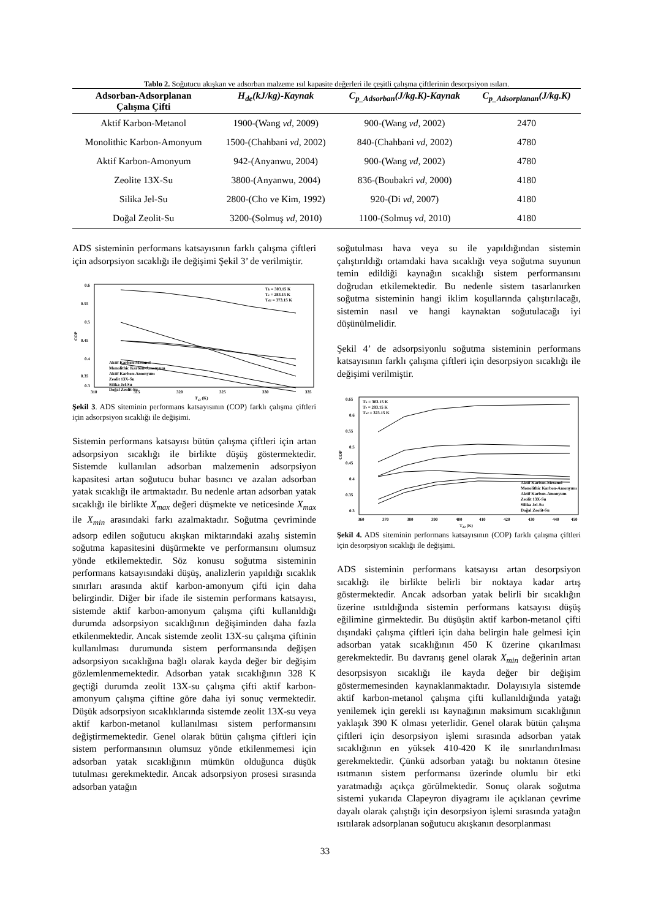Tablo 2. Soğutucu akışkan ve adsorban malzeme ısıl kapasite değerleri ile çeşitli çalışma çiftlerinin desorpsiyon ısıları.
| Adsorban-Adsorplanan Çalışma Çifti | H<sub>de</sub>(kJ/kg)-Kaynak | C<sub>p_Adsorban</sub>(J/kg.K)-Kaynak | C<sub>p_Adsorplanan</sub>(J/kg.K) |
| --- | --- | --- | --- |
| Aktif Karbon-Metanol | 1900-(Wang vd , 2009) | 900-(Wang vd , 2002) | 2470 |
| Monolithic Karbon-Amonyum | 1500-(Chahbani vd , 2002) | 840-(Chahbani vd , 2002) | 4780 |
| Aktif Karbon-Amonyum | 942-(Anyanwu, 2004) | 900-(Wang vd , 2002) | 4780 |
| Zeolite 13X-Su | 3800-(Anyanwu, 2004) | 836-(Boubakri vd , 2000) | 4180 |
| Silika Jel-Su | 2800-(Cho ve Kim, 1992) | 920-(Di vd , 2007) | 4180 |
| Doğal Zeolit-Su | 3200-(Solmuş vd , 2010) | 1100-(Solmuş vd , 2010) | 4180 |
ADS sisteminin performans katsayısının farklı çalışma çiftleri için adsorpsiyon sıcaklığı ile değişimi Şekil 3’ de verilmiştir.
0.6
0.55
0.5
0.45
0.4
0.35
0.3
310
315
320
325
330
335
Ta2 (K)
COP
Tk = 303.15 K
Te = 283.15 K
Td2 = 373.15 K
Aktif Karbon-Metanol
Monolithic Karbon-Amonyum
Aktif Karbon-Amonyum
Zeolit 13X-Su
Silika Jel-Su
Doğal Zeolit-Su
Şekil 3. ADS siteminin performans katsayısının (COP) farklı çalışma çiftleri için adsorpsiyon sıcaklığı ile değişimi.
Sistemin performans katsayısı bütün çalışma çiftleri için artan adsorpsiyon sıcaklığı ile birlikte düşüş göstermektedir. Sistemde kullanılan adsorban malzemenin adsorpsiyon kapasitesi artan soğutucu buhar basıncı ve azalan adsorban yatak sıcaklığı ile artmaktadır. Bu nedenle artan adsorban yatak sıcaklığı ile birlikte X<sub>max</sub> değeri düşmekte ve neticesinde X<sub>max</sub> ile X<sub>min</sub> arasındaki farkı azalmaktadır. Soğutma çevriminde adsorp edilen soğutucu akışkan miktarındaki azalış sistemin soğutma kapasitesini düşürmekte ve performansını olumsuz yönde etkilemektedir. Söz konusu soğutma sisteminin performans katsayısındaki düşüş, analizlerin yapıldığı sıcaklık sınırları arasında aktif karbon-amonyum çifti için daha belirgindir. Diğer bir ifade ile sistemin performans katsayısı, sistemde aktif karbon-amonyum çalışma çifti kullanıldığı durumda adsorpsiyon sıcaklığının değişiminden daha fazla etkilenmektedir. Ancak sistemde zeolit 13X-su çalışma çiftinin kullanılması durumunda sistem performansında değişen adsorpsiyon sıcaklığına bağlı olarak kayda değer bir değişim gözlemlenmemektedir. Adsorban yatak sıcaklığının 328 K geçtiği durumda zeolit 13X-su çalışma çifti aktif karbon-amonyum çalışma çiftine göre daha iyi sonuç vermektedir. Düşük adsorpsiyon sıcaklıklarında sistemde zeolit 13X-su veya aktif karbon-metanol kullanılması sistem performansını değiştirmemektedir. Genel olarak bütün çalışma çiftleri için sistem performansının olumsuz yönde etkilenmemesi için adsorban yatak sıcaklığının mümkün olduğunca düşük tutulması gerekmektedir. Ancak adsorpsiyon prosesi sırasında adsorban yatağın
soğutulması hava veya su ile yapıldığından sistemin çalıştırıldığı ortamdaki hava sıcaklığı veya soğutma suyunun temin edildiği kaynağın sıcaklığı sistem performansını doğrudan etkilemektedir. Bu nedenle sistem tasarlanırken soğutma sisteminin hangi iklim koşullarında çalıştırılacağı, sistemin nasıl ve hangi kaynaktan soğutulacağı iyi düşünülmelidir.
Şekil 4’ de adsorpsiyonlu soğutma sisteminin performans katsayısının farklı çalışma çiftleri için desorpsiyon sıcaklığı ile değişimi verilmiştir.
0.65
0.6
0.55
0.5
0.45
0.4
0.35
0.3
360
370
380
390
400
410
420
430
440
450
Td2 (K)
COP
Tk = 303.15 K
Te = 283.15 K
Ta2 = 323.15 K
Aktif Karbon-Metanol
Monolithic Karbon-Amonyum
Aktif Karbon-Amonyum
Zeolit 13X-Su
Silika Jel-Su
Doğal Zeolit-Su
Şekil 4. ADS siteminin performans katsayısının (COP) farklı çalışma çiftleri için desorpsiyon sıcaklığı ile değişimi.
ADS sisteminin performans katsayısı artan desorpsiyon sıcaklığı ile birlikte belirli bir noktaya kadar artış göstermektedir. Ancak adsorban yatak belirli bir sıcaklığın üzerine ısıtıldığında sistemin performans katsayısı düşüş eğilimine girmektedir. Bu düşüşün aktif karbon-metanol çifti dışındaki çalışma çiftleri için daha belirgin hale gelmesi için adsorban yatak sıcaklığının 450 K üzerine çıkarılması gerekmektedir. Bu davranış genel olarak X<sub>min</sub> değerinin artan desorpsisyon sıcaklığı ile kayda değer bir değişim göstermemesinden kaynaklanmaktadır. Dolayısıyla sistemde aktif karbon-metanol çalışma çifti kullanıldığında yatağı yenilemek için gerekli ısı kaynağının maksimum sıcaklığının yaklaşık 390 K olması yeterlidir. Genel olarak bütün çalışma çiftleri için desorpsiyon işlemi sırasında adsorban yatak sıcaklığının en yüksek 410-420 K ile sınırlandırılması gerekmektedir. Çünkü adsorban yatağı bu noktanın ötesine ısıtmanın sistem performansı üzerinde olumlu bir etki yaratmadığı açıkça görülmektedir. Sonuç olarak soğutma sistemi yukarıda Clapeyron diyagramı ile açıklanan çevrime dayalı olarak çalıştığı için desorpsiyon işlemi sırasında yatağın ısıtılarak adsorplanan soğutucu akışkanın desorplanması
33